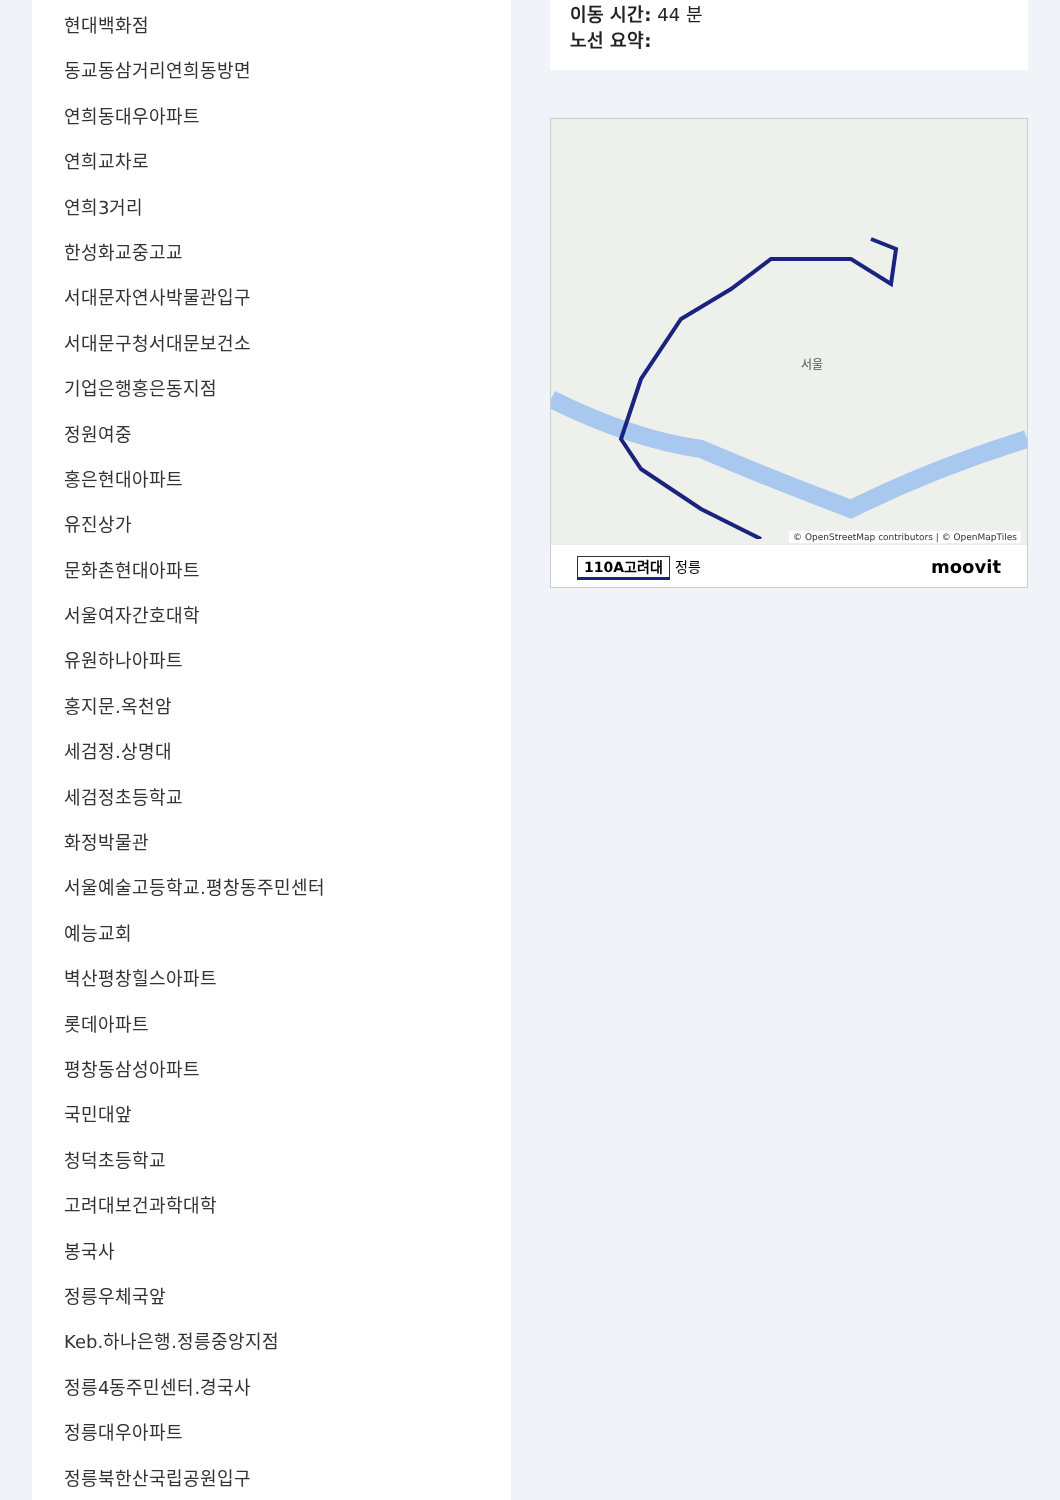현대백화점
동교동삼거리연희동방면
연희동대우아파트
연희교차로
연희3거리
한성화교중고교
서대문자연사박물관입구
서대문구청서대문보건소
기업은행홍은동지점
정원여중
홍은현대아파트
유진상가
문화촌현대아파트
서울여자간호대학
유원하나아파트
홍지문.옥천암
세검정.상명대
세검정초등학교
화정박물관
서울예술고등학교.평창동주민센터
예능교회
벽산평창힐스아파트
롯데아파트
평창동삼성아파트
국민대앞
청덕초등학교
고려대보건과학대학
봉국사
정릉우체국앞
Keb.하나은행.정릉중앙지점
정릉4동주민센터.경국사
정릉대우아파트
정릉북한산국립공원입구
이동 시간: 44 분
노선 요약:
서울
© OpenStreetMap contributors | © OpenMapTiles
110A고려대 정릉 moovit